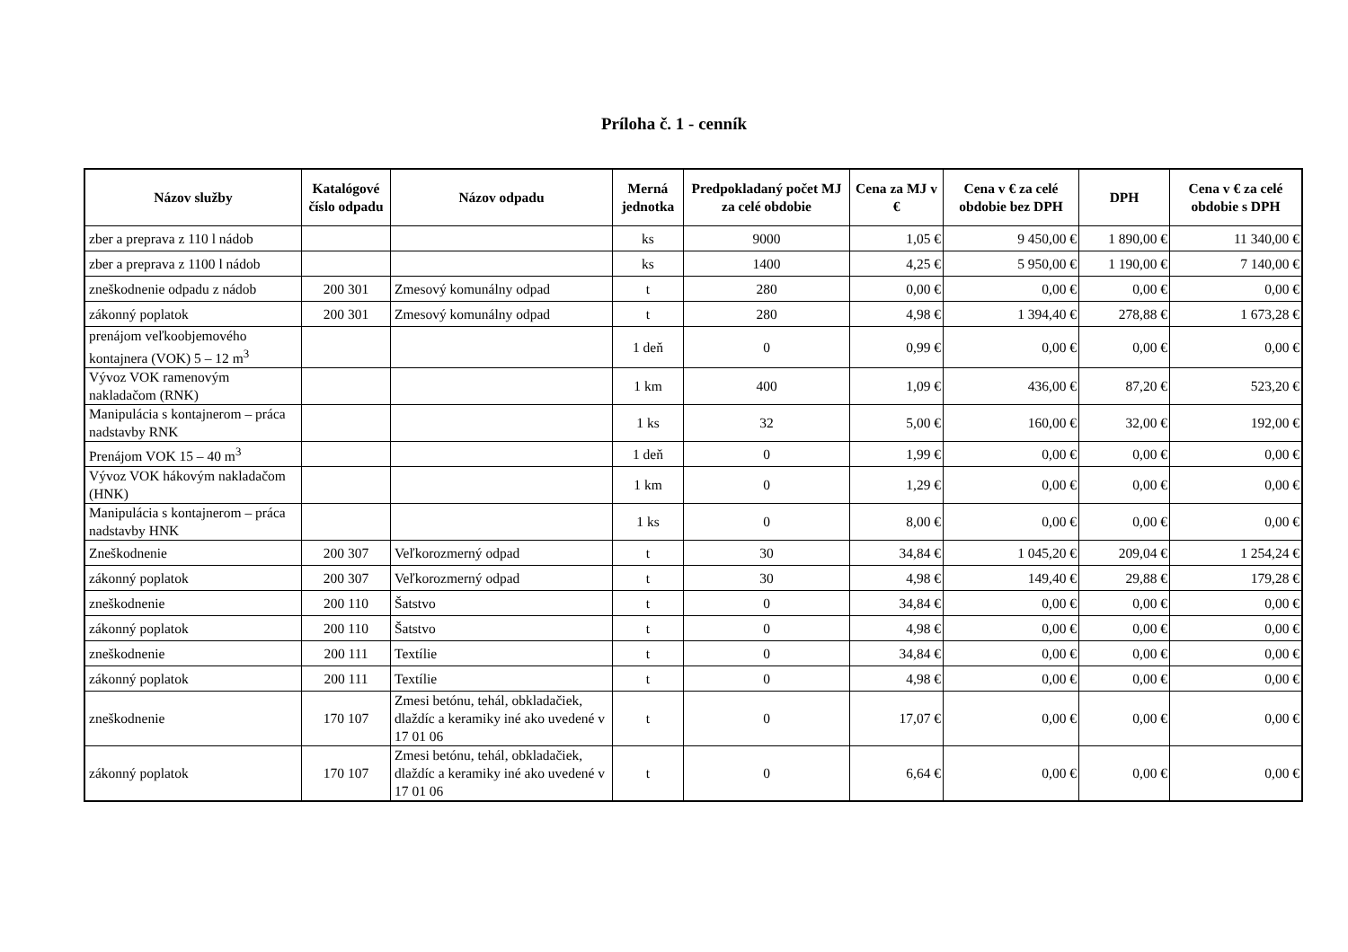Príloha č. 1 - cenník
| Názov služby | Katalógové číslo odpadu | Názov odpadu | Merná jednotka | Predpokladaný počet MJ za celé obdobie | Cena za MJ v € | Cena v € za celé obdobie bez DPH | DPH | Cena v € za celé obdobie s DPH |
| --- | --- | --- | --- | --- | --- | --- | --- | --- |
| zber a preprava z 110 l nádob | | | ks | 9000 | 1,05 € | 9 450,00 € | 1 890,00 € | 11 340,00 € |
| zber a preprava z 1100 l nádob | | | ks | 1400 | 4,25 € | 5 950,00 € | 1 190,00 € | 7 140,00 € |
| zneškodnenie odpadu z nádob | 200 301 | Zmesový komunálny odpad | t | 280 | 0,00 € | 0,00 € | 0,00 € | 0,00 € |
| zákonný poplatok | 200 301 | Zmesový komunálny odpad | t | 280 | 4,98 € | 1 394,40 € | 278,88 € | 1 673,28 € |
| prenájom veľkoobjemového kontajnera (VOK) 5 – 12 m<sup>3</sup> | | | 1 deň | 0 | 0,99 € | 0,00 € | 0,00 € | 0,00 € |
| Vývoz VOK ramenovým nakladačom (RNK) | | | 1 km | 400 | 1,09 € | 436,00 € | 87,20 € | 523,20 € |
| Manipulácia s kontajnerom – práca nadstavby RNK | | | 1 ks | 32 | 5,00 € | 160,00 € | 32,00 € | 192,00 € |
| Prenájom VOK 15 – 40 m<sup>3</sup> | | | 1 deň | 0 | 1,99 € | 0,00 € | 0,00 € | 0,00 € |
| Vývoz VOK hákovým nakladačom (HNK) | | | 1 km | 0 | 1,29 € | 0,00 € | 0,00 € | 0,00 € |
| Manipulácia s kontajnerom – práca nadstavby HNK | | | 1 ks | 0 | 8,00 € | 0,00 € | 0,00 € | 0,00 € |
| Zneškodnenie | 200 307 | Veľkorozmerný odpad | t | 30 | 34,84 € | 1 045,20 € | 209,04 € | 1 254,24 € |
| zákonný poplatok | 200 307 | Veľkorozmerný odpad | t | 30 | 4,98 € | 149,40 € | 29,88 € | 179,28 € |
| zneškodnenie | 200 110 | Šatstvo | t | 0 | 34,84 € | 0,00 € | 0,00 € | 0,00 € |
| zákonný poplatok | 200 110 | Šatstvo | t | 0 | 4,98 € | 0,00 € | 0,00 € | 0,00 € |
| zneškodnenie | 200 111 | Textílie | t | 0 | 34,84 € | 0,00 € | 0,00 € | 0,00 € |
| zákonný poplatok | 200 111 | Textílie | t | 0 | 4,98 € | 0,00 € | 0,00 € | 0,00 € |
| zneškodnenie | 170 107 | Zmesi betónu, tehál, obkladačiek, dlaždíc a keramiky iné ako uvedené v 17 01 06 | t | 0 | 17,07 € | 0,00 € | 0,00 € | 0,00 € |
| zákonný poplatok | 170 107 | Zmesi betónu, tehál, obkladačiek, dlaždíc a keramiky iné ako uvedené v 17 01 06 | t | 0 | 6,64 € | 0,00 € | 0,00 € | 0,00 € |